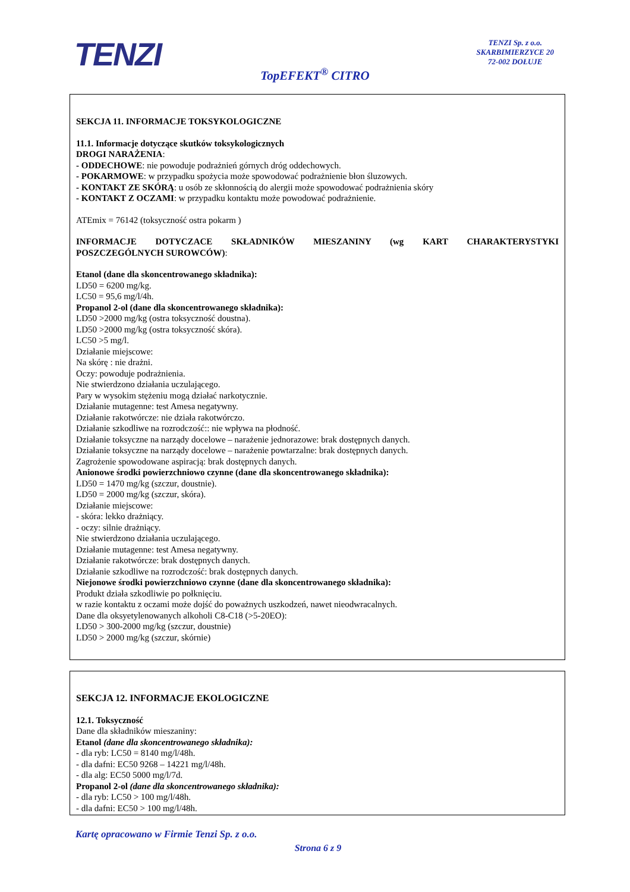TENZI
TENZI Sp. z o.o.
SKARBIMIERZYCE 20
72-002 DOŁUJE
TopEFEKT<sup>®</sup> CITRO
SEKCJA 11. INFORMACJE TOKSYKOLOGICZNE
11.1. Informacje dotyczące skutków toksykologicznych
DROGI NARAŻENIA:
- ODDECHOWE: nie powoduje podrażnień górnych dróg oddechowych.
- POKARMOWE: w przypadku spożycia może spowodować podrażnienie błon śluzowych.
- KONTAKT ZE SKÓRĄ: u osób ze skłonnością do alergii może spowodować podrażnienia skóry
- KONTAKT Z OCZAMI: w przypadku kontaktu może powodować podrażnienie.
ATEmix = 76142 (toksyczność ostra pokarm )
INFORMACJE DOTYCZACE SKŁADNIKÓW MIESZANINY (wg KART CHARAKTERYSTYKI
POSZCZEGÓLNYCH SUROWCÓW):
Etanol (dane dla skoncentrowanego składnika):
LD50 = 6200 mg/kg.
LC50 = 95,6 mg/l/4h.
Propanol 2-ol (dane dla skoncentrowanego składnika):
LD50 >2000 mg/kg (ostra toksyczność doustna).
LD50 >2000 mg/kg (ostra toksyczność skóra).
LC50 >5 mg/l.
Działanie miejscowe:
Na skórę : nie drażni.
Oczy: powoduje podrażnienia.
Nie stwierdzono działania uczulającego.
Pary w wysokim stężeniu mogą działać narkotycznie.
Działanie mutagenne: test Amesa negatywny.
Działanie rakotwórcze: nie działa rakotwórczo.
Działanie szkodliwe na rozrodczość:: nie wpływa na płodność.
Działanie toksyczne na narządy docelowe – narażenie jednorazowe: brak dostępnych danych.
Działanie toksyczne na narządy docelowe – narażenie powtarzalne: brak dostępnych danych.
Zagrożenie spowodowane aspiracją: brak dostępnych danych.
Anionowe środki powierzchniowo czynne (dane dla skoncentrowanego składnika):
LD50 = 1470 mg/kg (szczur, doustnie).
LD50 = 2000 mg/kg (szczur, skóra).
Działanie miejscowe:
- skóra: lekko drażniący.
- oczy: silnie drażniący.
Nie stwierdzono działania uczulającego.
Działanie mutagenne: test Amesa negatywny.
Działanie rakotwórcze: brak dostępnych danych.
Działanie szkodliwe na rozrodczość: brak dostępnych danych.
Niejonowe środki powierzchniowo czynne (dane dla skoncentrowanego składnika):
Produkt działa szkodliwie po połknięciu.
w razie kontaktu z oczami może dojść do poważnych uszkodzeń, nawet nieodwracalnych.
Dane dla oksyetylenowanych alkoholi C8-C18 (>5-20EO):
LD50 > 300-2000 mg/kg (szczur, doustnie)
LD50 > 2000 mg/kg (szczur, skórnie)
SEKCJA 12. INFORMACJE EKOLOGICZNE
12.1. Toksyczność
Dane dla składników mieszaniny:
Etanol (dane dla skoncentrowanego składnika):
- dla ryb: LC50 = 8140 mg/l/48h.
- dla dafni: EC50 9268 – 14221 mg/l/48h.
- dla alg: EC50 5000 mg/l/7d.
Propanol 2-ol (dane dla skoncentrowanego składnika):
- dla ryb: LC50 > 100 mg/l/48h.
- dla dafni: EC50 > 100 mg/l/48h.
Kartę opracowano w Firmie Tenzi Sp. z o.o.
Strona 6 z 9